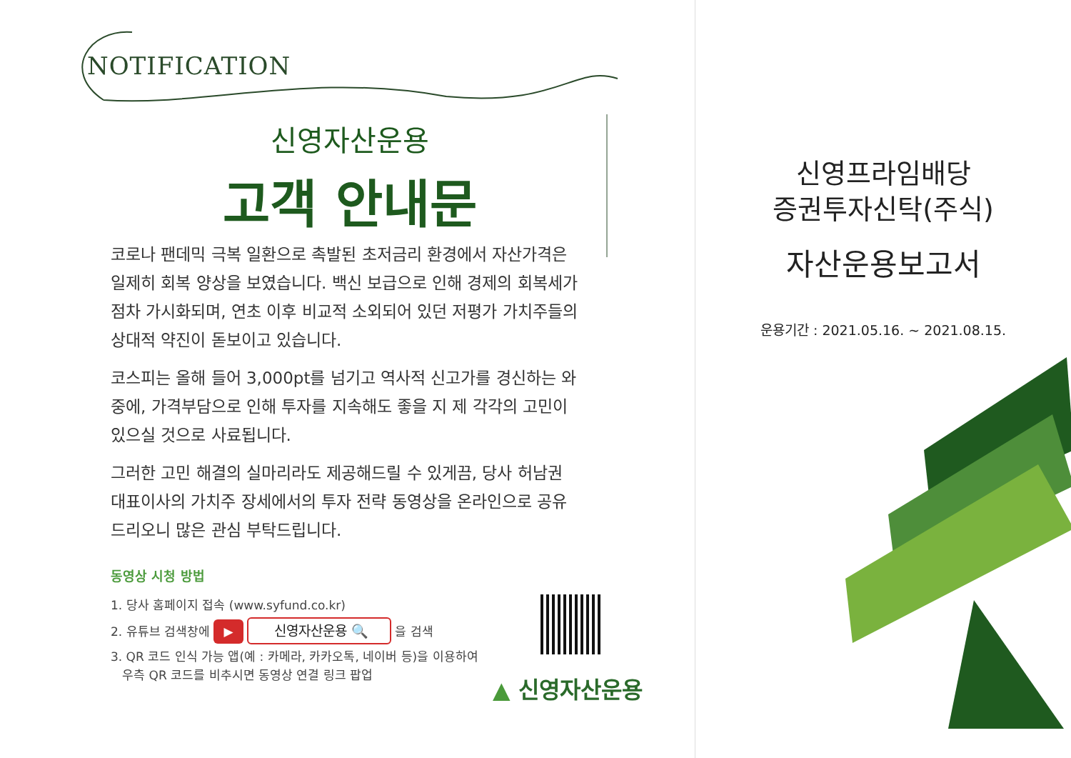NOTIFICATION
신영자산운용
고객 안내문
코로나 팬데믹 극복 일환으로 촉발된 초저금리 환경에서 자산가격은 일제히 회복 양상을 보였습니다. 백신 보급으로 인해 경제의 회복세가 점차 가시화되며, 연초 이후 비교적 소외되어 있던 저평가 가치주들의 상대적 약진이 돋보이고 있습니다.
코스피는 올해 들어 3,000pt를 넘기고 역사적 신고가를 경신하는 와중에, 가격부담으로 인해 투자를 지속해도 좋을 지 제 각각의 고민이 있으실 것으로 사료됩니다.
그러한 고민 해결의 실마리라도 제공해드릴 수 있게끔, 당사 허남권 대표이사의 가치주 장세에서의 투자 전략 동영상을 온라인으로 공유드리오니 많은 관심 부탁드립니다.
동영상 시청 방법
1. 당사 홈페이지 접속 (www.syfund.co.kr)
2. 유튜브 검색창에 ▶ 신영자산운용 🔍 을 검색
3. QR 코드 인식 가능 앱(예 : 카메라, 카카오톡, 네이버 등)을 이용하여
우측 QR 코드를 비추시면 동영상 연결 링크 팝업
▲ 신영자산운용
신영프라임배당
증권투자신탁(주식)
자산운용보고서
운용기간 : 2021.05.16. ~ 2021.08.15.